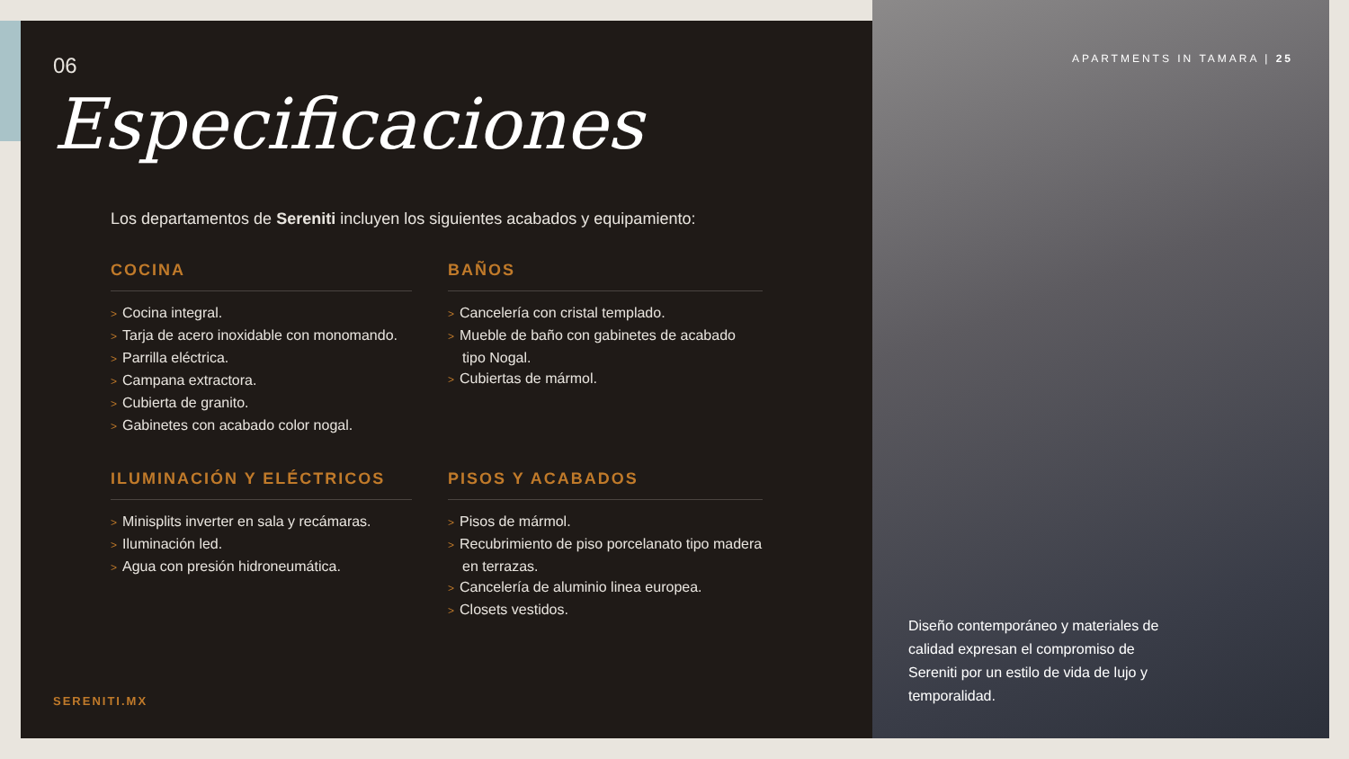06
Especificaciones
Los departamentos de Sereniti incluyen los siguientes acabados y equipamiento:
COCINA
> Cocina integral.
> Tarja de acero inoxidable con monomando.
> Parrilla eléctrica.
> Campana extractora.
> Cubierta de granito.
> Gabinetes con acabado color nogal.
BAÑOS
> Cancelería con cristal templado.
> Mueble de baño con gabinetes de acabado tipo Nogal.
> Cubiertas de mármol.
ILUMINACIÓN Y ELÉCTRICOS
> Minisplits inverter en sala y recámaras.
> Iluminación led.
> Agua con presión hidroneumática.
PISOS Y ACABADOS
> Pisos de mármol.
> Recubrimiento de piso porcelanato tipo madera en terrazas.
> Cancelería de aluminio linea europea.
> Closets vestidos.
SERENITI.MX
APARTMENTS IN TAMARA | 25
Diseño contemporáneo y materiales de calidad expresan el compromiso de Sereniti por un estilo de vida de lujo y temporalidad.